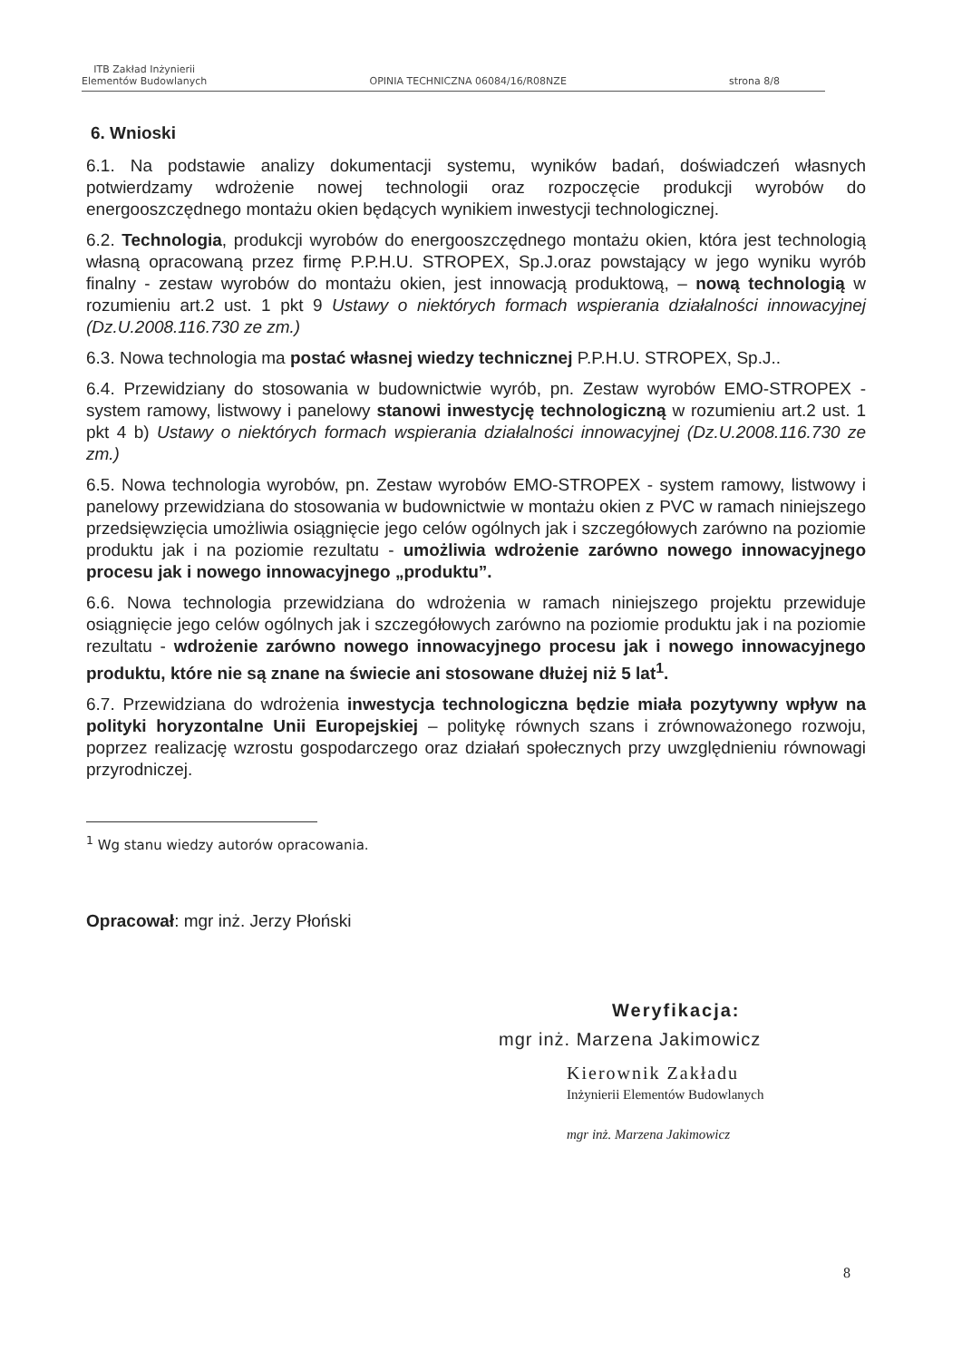ITB Zakład Inżynierii
Elementów Budowlanych
OPINIA TECHNICZNA 06084/16/R08NZE
strona 8/8
6. Wnioski
6.1. Na podstawie analizy dokumentacji systemu, wyników badań, doświadczeń własnych potwierdzamy wdrożenie nowej technologii oraz rozpoczęcie produkcji wyrobów do energooszczędnego montażu okien będących wynikiem inwestycji technologicznej.
6.2. Technologia, produkcji wyrobów do energooszczędnego montażu okien, która jest technologią własną opracowaną przez firmę P.P.H.U. STROPEX, Sp.J.oraz powstający w jego wyniku wyrób finalny - zestaw wyrobów do montażu okien, jest innowacją produktową, – nową technologią w rozumieniu art.2 ust. 1 pkt 9 Ustawy o niektórych formach wspierania działalności innowacyjnej (Dz.U.2008.116.730 ze zm.)
6.3. Nowa technologia ma postać własnej wiedzy technicznej P.P.H.U. STROPEX, Sp.J..
6.4. Przewidziany do stosowania w budownictwie wyrób, pn. Zestaw wyrobów EMO-STROPEX - system ramowy, listwowy i panelowy stanowi inwestycję technologiczną w rozumieniu art.2 ust. 1 pkt 4 b) Ustawy o niektórych formach wspierania działalności innowacyjnej (Dz.U.2008.116.730 ze zm.)
6.5. Nowa technologia wyrobów, pn. Zestaw wyrobów EMO-STROPEX - system ramowy, listwowy i panelowy przewidziana do stosowania w budownictwie w montażu okien z PVC w ramach niniejszego przedsięwzięcia umożliwia osiągnięcie jego celów ogólnych jak i szczegółowych zarówno na poziomie produktu jak i na poziomie rezultatu - umożliwia wdrożenie zarówno nowego innowacyjnego procesu jak i nowego innowacyjnego „produktu”.
6.6. Nowa technologia przewidziana do wdrożenia w ramach niniejszego projektu przewiduje osiągnięcie jego celów ogólnych jak i szczegółowych zarówno na poziomie produktu jak i na poziomie rezultatu - wdrożenie zarówno nowego innowacyjnego procesu jak i nowego innowacyjnego produktu, które nie są znane na świecie ani stosowane dłużej niż 5 lat<sup>1</sup>.
6.7. Przewidziana do wdrożenia inwestycja technologiczna będzie miała pozytywny wpływ na polityki horyzontalne Unii Europejskiej – politykę równych szans i zrównoważonego rozwoju, poprzez realizację wzrostu gospodarczego oraz działań społecznych przy uwzględnieniu równowagi przyrodniczej.
<sup>1</sup> Wg stanu wiedzy autorów opracowania.
Opracował: mgr inż. Jerzy Płoński
Weryfikacja:
mgr inż. Marzena Jakimowicz
Kierownik Zakładu
Inżynierii Elementów Budowlanych
mgr inż. Marzena Jakimowicz
8